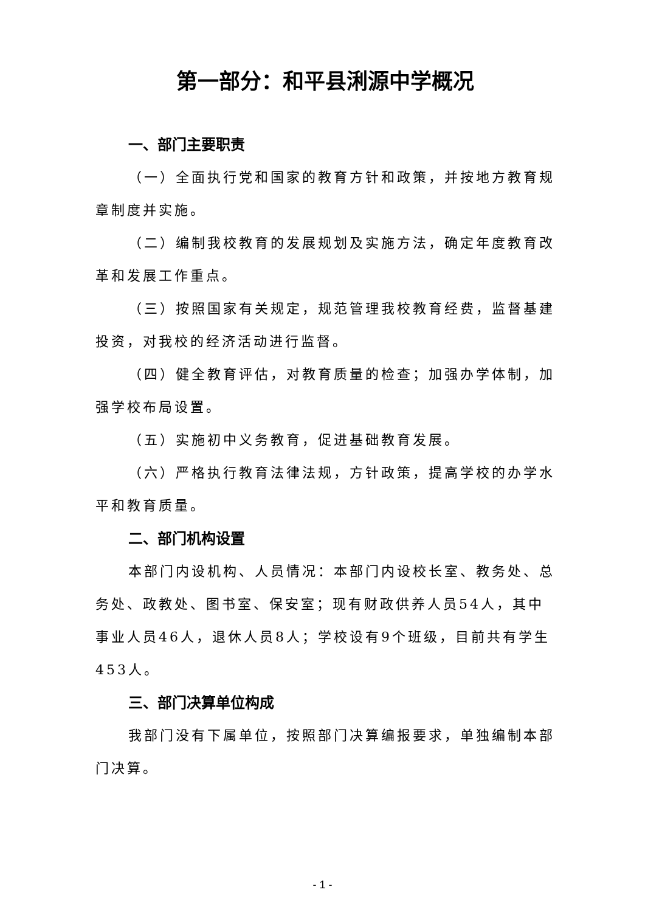第一部分：和平县浰源中学概况
一、部门主要职责
（一）全面执行党和国家的教育方针和政策，并按地方教育规章制度并实施。
（二）编制我校教育的发展规划及实施方法，确定年度教育改革和发展工作重点。
（三）按照国家有关规定，规范管理我校教育经费，监督基建投资，对我校的经济活动进行监督。
（四）健全教育评估，对教育质量的检查；加强办学体制，加强学校布局设置。
（五）实施初中义务教育，促进基础教育发展。
（六）严格执行教育法律法规，方针政策，提高学校的办学水平和教育质量。
二、部门机构设置
本部门内设机构、人员情况：本部门内设校长室、教务处、总务处、政教处、图书室、保安室；现有财政供养人员54人，其中事业人员46人，退休人员8人；学校设有9个班级，目前共有学生453人。
三、部门决算单位构成
我部门没有下属单位，按照部门决算编报要求，单独编制本部门决算。
- 1 -